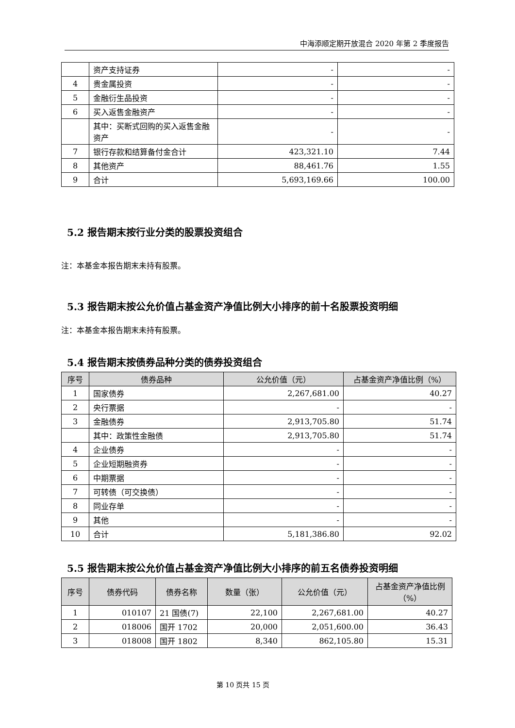中海添顺定期开放混合 2020 年第 2 季度报告
| | 资产支持证券 | - | - |
| 4 | 贵金属投资 | - | - |
| 5 | 金融衍生品投资 | - | - |
| 6 | 买入返售金融资产 | - | - |
| | 其中：买断式回购的买入返售金融资产 | - | - |
| 7 | 银行存款和结算备付金合计 | 423,321.10 | 7.44 |
| 8 | 其他资产 | 88,461.76 | 1.55 |
| 9 | 合计 | 5,693,169.66 | 100.00 |
5.2 报告期末按行业分类的股票投资组合
注：本基金本报告期末未持有股票。
5.3 报告期末按公允价值占基金资产净值比例大小排序的前十名股票投资明细
注：本基金本报告期末未持有股票。
5.4 报告期末按债券品种分类的债券投资组合
| 序号 | 债券品种 | 公允价值（元） | 占基金资产净值比例（%） |
| --- | --- | --- | --- |
| 1 | 国家债券 | 2,267,681.00 | 40.27 |
| 2 | 央行票据 | - | - |
| 3 | 金融债券 | 2,913,705.80 | 51.74 |
| | 其中：政策性金融债 | 2,913,705.80 | 51.74 |
| 4 | 企业债券 | - | - |
| 5 | 企业短期融资券 | - | - |
| 6 | 中期票据 | - | - |
| 7 | 可转债（可交换债） | - | - |
| 8 | 同业存单 | - | - |
| 9 | 其他 | - | - |
| 10 | 合计 | 5,181,386.80 | 92.02 |
5.5 报告期末按公允价值占基金资产净值比例大小排序的前五名债券投资明细
| 序号 | 债券代码 | 债券名称 | 数量（张） | 公允价值（元） | 占基金资产净值比例（%） |
| --- | --- | --- | --- | --- | --- |
| 1 | 010107 | 21 国债(7) | 22,100 | 2,267,681.00 | 40.27 |
| 2 | 018006 | 国开 1702 | 20,000 | 2,051,600.00 | 36.43 |
| 3 | 018008 | 国开 1802 | 8,340 | 862,105.80 | 15.31 |
第 10 页共 15 页